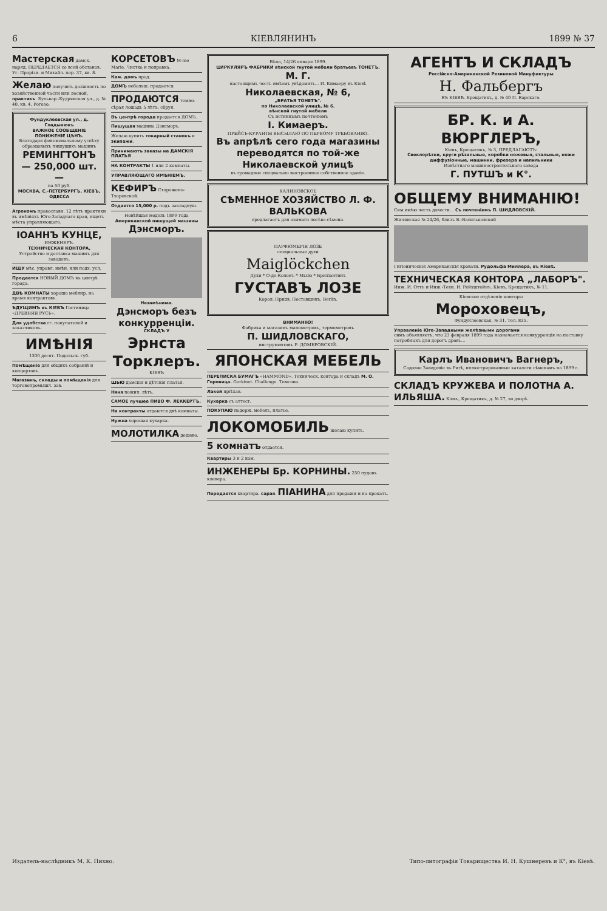6 КІЕВЛЯНИНЪ 1899 № 37
Мастерская дамск. наряд. ПЕРЕДАЕТСЯ со всей обстанов. Уг. Прорізн. и Михайл. пер. 37, кв. 8.
Желаю получить должность по хозяйственной части или лесной, практикъ. Бульвар.-Кудрявская ул., д. № 40, кв. 4, Рогозо.
Фундуклеевская ул., д. Гладынюкъ
ВАЖНОЕ СООБЩЕНІЕ ПОНИЖЕНІЕ ЦѢНЪ.
Благодаря феноменальному успѣху образцовыхъ пишущихъ машинъ
РЕМИНГТОНЪ
— 250,000 шт. —
на 50 руб.
МОСКВА, С.-ПЕТЕРБУРГЪ, КІЕВЪ, ОДЕССА
Агрономъ православн. 12 лѣтъ практики въ имѣніяхъ Юго-Западнаго края, ищетъ мѣста управляющаго.
ІОАННЪ КУНЦЕ,
ИНЖЕНЕРЪ.
ТЕХНИЧЕСКАЯ КОНТОРА,
Устройство и доставка машинъ для заводовъ.
ИЩУ мѣс. управл. имѣн. или подх. усл.
Продается НОВЫЙ ДОМЪ въ центрѣ города.
ДВѢ КОМНАТЫ хорошо меблир. на время контрактовъ.
ѢДУЩИМЪ въ КІЕВЪ Гостиница «ДРЕВНЯЯ РУСЬ».
Для удобства гг. покупателей и заказчиковъ.
ИМѢНІЯ
1300 десят. Подольск. губ.
Помѣщеніе для общихъ собраній и концертовъ.
Магазинъ, склады и помѣщенія для торговопромышл. зав.
КОРСЕТОВЪ M-me Marie. Чистка и поправка.
Кам. домъ прод.
ДОМЪ небольш. продается.
ПРОДАЮТСЯ темно-сѣрая лошадь 5 лѣтъ, сбруя.
Въ центрѣ города продается ДОМЪ.
Пишущая машина Дэнсморъ.
Желаю купить токарный станокъ и экипажи.
Принимаютъ заказы на ДАМСКІЯ ПЛАТЬЯ
НА КОНТРАКТЫ 1 или 2 комнаты.
УПРАВЛЯЮЩАГО ИМѢНІЕМЪ.
КЕФИРЪ Сторожено-Тхоревской.
Отдается 15,000 р. подъ закладную.
Новѣйшая модель 1899 года
Американской пишущей машины
Дэнсморъ.
Незамѣнима.
Дэнсморъ безъ конкурренціи.
СКЛАДЪ У
Эрнста Торклеръ.
КІЕВЪ
ШЬЮ дамскія и дѣтскія платья.
Няня пожил. лѣтъ.
САМОЕ лучшее ПИВО Ф. ЛЕККЕРТЪ.
На контракты отдаются двѣ комнаты.
Нужна хорошая кухарка.
МОЛОТИЛКА дешево.
Вѣна, 14/26 января 1899.
ЦИРКУЛЯРЪ ФАБРИКИ вѣнской гнутой мебели братьевъ ТОНЕТЪ.
М. Г.
настоящимъ честь имѣемъ увѣдомить... И. Кимаеру въ Кіевѣ
Николаевская, № 6,
„БРАТЬЯ ТОНЕТЪ".
по Николаевской улицѣ, № 6.
вѣнской гнутой мебели
Съ истиннымъ почтеніемъ
І. Кимаеръ.
ПРЕЙСЪ-КУРАНТЫ ВЫСЫЛАЮ ПО ПЕРВОМУ ТРЕБОВАНІЮ.
Въ апрѣлѣ сего года магазины переводятся по той-же Николаевской улицѣ
въ громадное специально выстроенное собственное зданіе.
КАЛИНОВСКОЕ
СѢМЕННОЕ ХОЗЯЙСТВО Л. Ф. ВАЛЬКОВА
предлагаетъ для озимаго посѣва сѣмена.
ПАРФЮМЕРІЯ ЛОЗЕ
специальные духи
Maiglöckchen
Духи * О-де-Колонъ * Мыло * Бриліантинъ
ГУСТАВЪ ЛОЗЕ
Корол. Придв. Поставщикъ, Berlin.
ВНИМАНІЮ!
Фабрика и магазинъ манометровъ, термометровъ
П. ШИДЛОВСКАГО,
инструментовъ Р. ДОМБРОВСКІЙ.
ЯПОНСКАЯ МЕБЕЛЬ
ПЕРЕПИСКА БУМАГЪ «HAMMOND». Техническ. контора и складъ М. О. Горовица. Gerkinet. Challenge. Томсона.
Лакей пріѣхав.
Кухарка съ аттест.
ПОКУПАЮ подерж. мебель, платье.
ЛОКОМОБИЛЬ желаю купить.
5 комнатъ отдается.
Квартиры 3 и 2 ком.
ИНЖЕНЕРЫ Бр. КОРНИНЫ. 250 пудовъ клевера.
Передается квартира. сарая. ПІАНИНА для продажи и на прокатъ.
АГЕНТЪ И СКЛАДЪ
Россійско-Американской Резиновой Мануфактуры
Н. Фальбергъ
ВЪ КІЕВѢ. Крещатикъ, д. № 40 П. Варскаго.
БР. К. и А. ВЮРГЛЕРЪ,
Кіевъ, Крещатикъ, № 3, ПРЕДЛАГАЮТЪ:
Свеклорѣзки, круги рѣзальные, коробки ножевыя, стальныя, ножи диффузіонные, машинки, фрезера и напильники
Извѣстнаго машиностроительнаго завода
Г. ПУТШЪ и К°.
ОБЩЕМУ ВНИМАНІЮ!
Сим имѣю честь довести... Съ почтеніемъ П. ШИДЛОВСКІЙ.
Жилянская № 24/26, близъ Б.-Васильковской
Гигіеническія Американскія кровати. Рудольфа Миллера, въ Кіевѣ.
ТЕХНИЧЕСКАЯ КОНТОРА „ЛАБОРЪ".
Инж. И. Оттъ и Инж.-Техн. И. Рейхштейнъ. Кіевъ, Крещатикъ, № 11.
Кіевское отдѣленіе конторы
Мороховецъ,
Фундуклеевская, № 31. Тел. 835.
Управленіе Юго-Западными желѣзными дорогами
симъ объявляетъ, что 23 февраля 1899 года назначается конкурренція на поставку потребныхъ для дорогъ дровъ...
Карлъ Ивановичъ Вагнеръ,
Садовое Заведеніе въ Ригѣ, иллюстрированные каталоги сѣменамъ на 1899 г.
СКЛАДЪ КРУЖЕВА И ПОЛОТНА А. ИЛЬЯША. Кіевъ, Крещатикъ, д. № 27, во дворѣ.
Издатель-наслѣдникъ М. К. Пихно. Типо-литографія Товарищества И. Н. Кушнеревъ и К°, въ Кіевѣ.